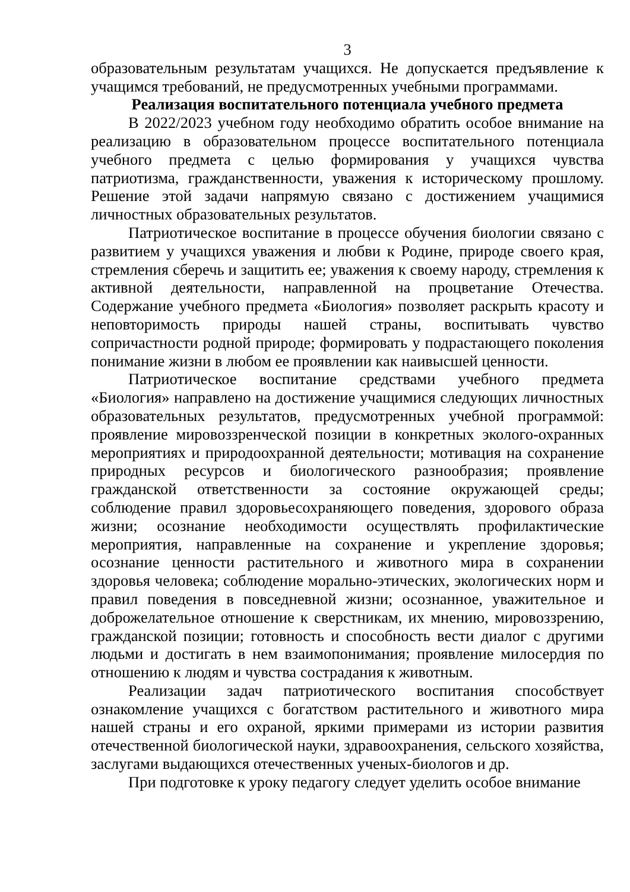3
образовательным результатам учащихся. Не допускается предъявление к учащимся требований, не предусмотренных учебными программами.
Реализация воспитательного потенциала учебного предмета
В 2022/2023 учебном году необходимо обратить особое внимание на реализацию в образовательном процессе воспитательного потенциала учебного предмета с целью формирования у учащихся чувства патриотизма, гражданственности, уважения к историческому прошлому. Решение этой задачи напрямую связано с достижением учащимися личностных образовательных результатов.
Патриотическое воспитание в процессе обучения биологии связано с развитием у учащихся уважения и любви к Родине, природе своего края, стремления сберечь и защитить ее; уважения к своему народу, стремления к активной деятельности, направленной на процветание Отечества. Содержание учебного предмета «Биология» позволяет раскрыть красоту и неповторимость природы нашей страны, воспитывать чувство сопричастности родной природе; формировать у подрастающего поколения понимание жизни в любом ее проявлении как наивысшей ценности.
Патриотическое воспитание средствами учебного предмета «Биология» направлено на достижение учащимися следующих личностных образовательных результатов, предусмотренных учебной программой: проявление мировоззренческой позиции в конкретных эколого-охранных мероприятиях и природоохранной деятельности; мотивация на сохранение природных ресурсов и биологического разнообразия; проявление гражданской ответственности за состояние окружающей среды; соблюдение правил здоровьесохраняющего поведения, здорового образа жизни; осознание необходимости осуществлять профилактические мероприятия, направленные на сохранение и укрепление здоровья; осознание ценности растительного и животного мира в сохранении здоровья человека; соблюдение морально-этических, экологических норм и правил поведения в повседневной жизни; осознанное, уважительное и доброжелательное отношение к сверстникам, их мнению, мировоззрению, гражданской позиции; готовность и способность вести диалог с другими людьми и достигать в нем взаимопонимания; проявление милосердия по отношению к людям и чувства сострадания к животным.
Реализации задач патриотического воспитания способствует ознакомление учащихся с богатством растительного и животного мира нашей страны и его охраной, яркими примерами из истории развития отечественной биологической науки, здравоохранения, сельского хозяйства, заслугами выдающихся отечественных ученых-биологов и др.
При подготовке к уроку педагогу следует уделить особое внимание